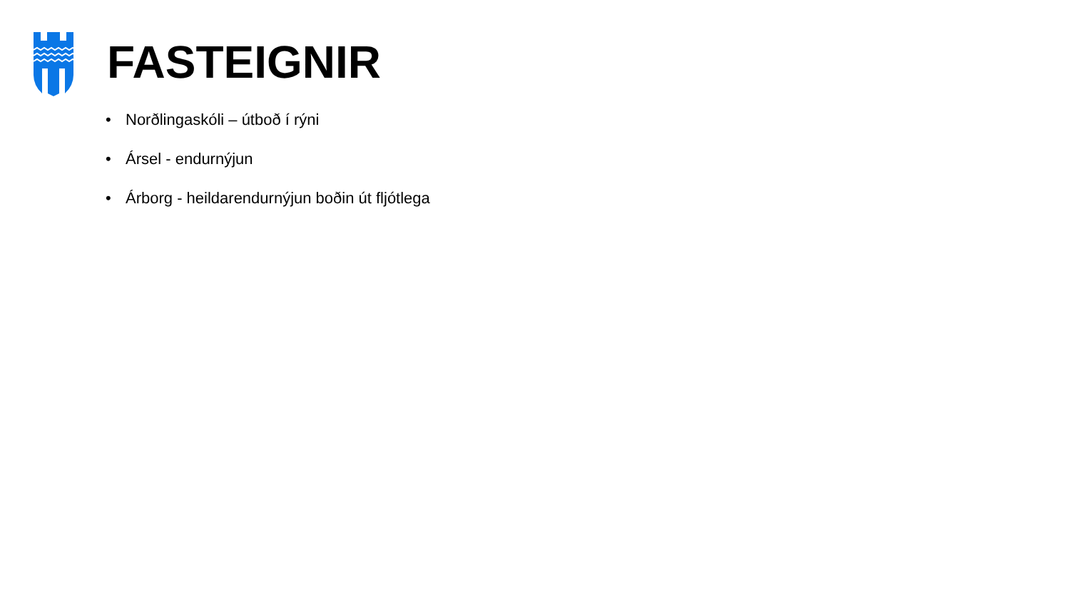FASTEIGNIR
• Norðlingaskóli – útboð í rýni
• Ársel - endurnýjun
• Árborg - heildarendurnýjun boðin út fljótlega